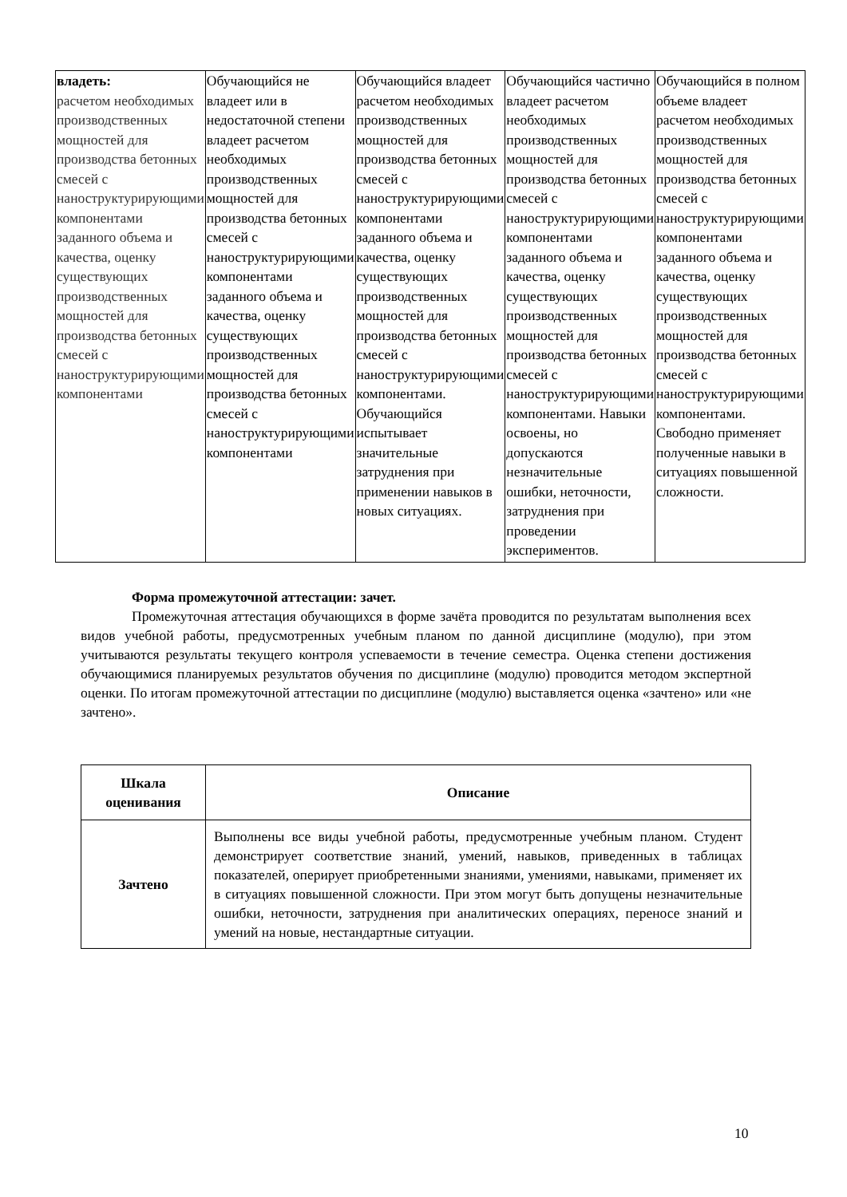| владеть: расчетом необходимых производственных мощностей для производства бетонных смесей с наноструктурирующими компонентами заданного объема и качества, оценку существующих производственных мощностей для производства бетонных смесей с наноструктурирующими компонентами | Обучающийся не владеет или в недостаточной степени владеет расчетом необходимых производственных мощностей для производства бетонных смесей с наноструктурирующими компонентами заданного объема и качества, оценку существующих производственных мощностей для производства бетонных смесей с наноструктурирующими компонентами | Обучающийся владеет расчетом необходимых производственных мощностей для производства бетонных смесей с наноструктурирующими компонентами заданного объема и качества, оценку существующих производственных мощностей для производства бетонных смесей с наноструктурирующими компонентами. Обучающийся испытывает значительные затруднения при применении навыков в новых ситуациях. | Обучающийся частично владеет расчетом необходимых производственных мощностей для производства бетонных смесей с наноструктурирующими компонентами заданного объема и качества, оценку существующих производственных мощностей для производства бетонных смесей с наноструктурирующими компонентами. Навыки освоены, но допускаются незначительные ошибки, неточности, затруднения при проведении экспериментов. | Обучающийся в полном объеме владеет расчетом необходимых производственных мощностей для производства бетонных смесей с наноструктурирующими компонентами заданного объема и качества, оценку существующих производственных мощностей для производства бетонных смесей с наноструктурирующими компонентами. Свободно применяет полученные навыки в ситуациях повышенной сложности. |
Форма промежуточной аттестации: зачет.
Промежуточная аттестация обучающихся в форме зачёта проводится по результатам выполнения всех видов учебной работы, предусмотренных учебным планом по данной дисциплине (модулю), при этом учитываются результаты текущего контроля успеваемости в течение семестра. Оценка степени достижения обучающимися планируемых результатов обучения по дисциплине (модулю) проводится методом экспертной оценки. По итогам промежуточной аттестации по дисциплине (модулю) выставляется оценка «зачтено» или «не зачтено».
| Шкала оценивания | Описание |
| --- | --- |
| Зачтено | Выполнены все виды учебной работы, предусмотренные учебным планом. Студент демонстрирует соответствие знаний, умений, навыков, приведенных в таблицах показателей, оперирует приобретенными знаниями, умениями, навыками, применяет их в ситуациях повышенной сложности. При этом могут быть допущены незначительные ошибки, неточности, затруднения при аналитических операциях, переносе знаний и умений на новые, нестандартные ситуации. |
10